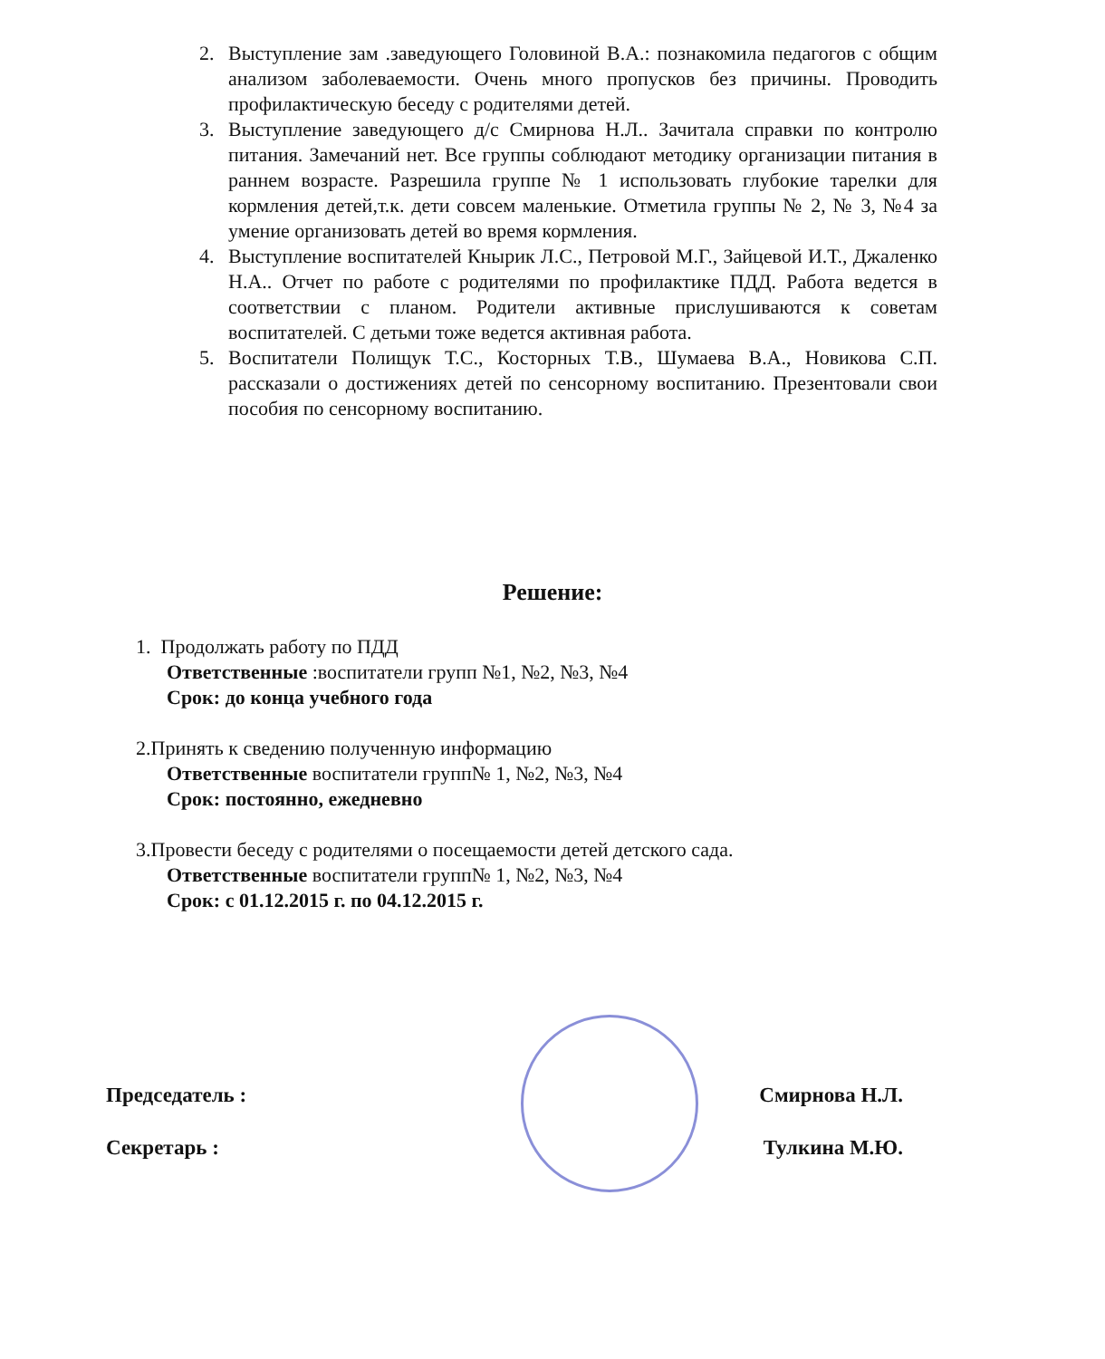2. Выступление зам .заведующего Головиной В.А.: познакомила педагогов с общим анализом заболеваемости. Очень много пропусков без причины. Проводить профилактическую беседу с родителями детей.
3. Выступление заведующего д/с Смирнова Н.Л.. Зачитала справки по контролю питания. Замечаний нет. Все группы соблюдают методику организации питания в раннем возрасте. Разрешила группе № 1 использовать глубокие тарелки для кормления детей,т.к. дети совсем маленькие. Отметила группы № 2, № 3, №4 за умение организовать детей во время кормления.
4. Выступление воспитателей Кнырик Л.С., Петровой М.Г., Зайцевой И.Т., Джаленко Н.А.. Отчет по работе с родителями по профилактике ПДД. Работа ведется в соответствии с планом. Родители активные прислушиваются к советам воспитателей. С детьми тоже ведется активная работа.
5. Воспитатели Полищук Т.С., Косторных Т.В., Шумаева В.А., Новикова С.П. рассказали о достижениях детей по сенсорному воспитанию. Презентовали свои пособия по сенсорному воспитанию.
Решение:
1. Продолжать работу по ПДД
Ответственные :воспитатели групп №1, №2, №3, №4
Срок: до конца учебного года
2.Принять к сведению полученную информацию
Ответственные воспитатели групп№ 1, №2, №3, №4
Срок: постоянно, ежедневно
3.Провести беседу с родителями о посещаемости детей детского сада.
Ответственные воспитатели групп№ 1, №2, №3, №4
Срок: с 01.12.2015 г. по 04.12.2015 г.
Председатель : Смирнова Н.Л.
Секретарь : Тулкина М.Ю.